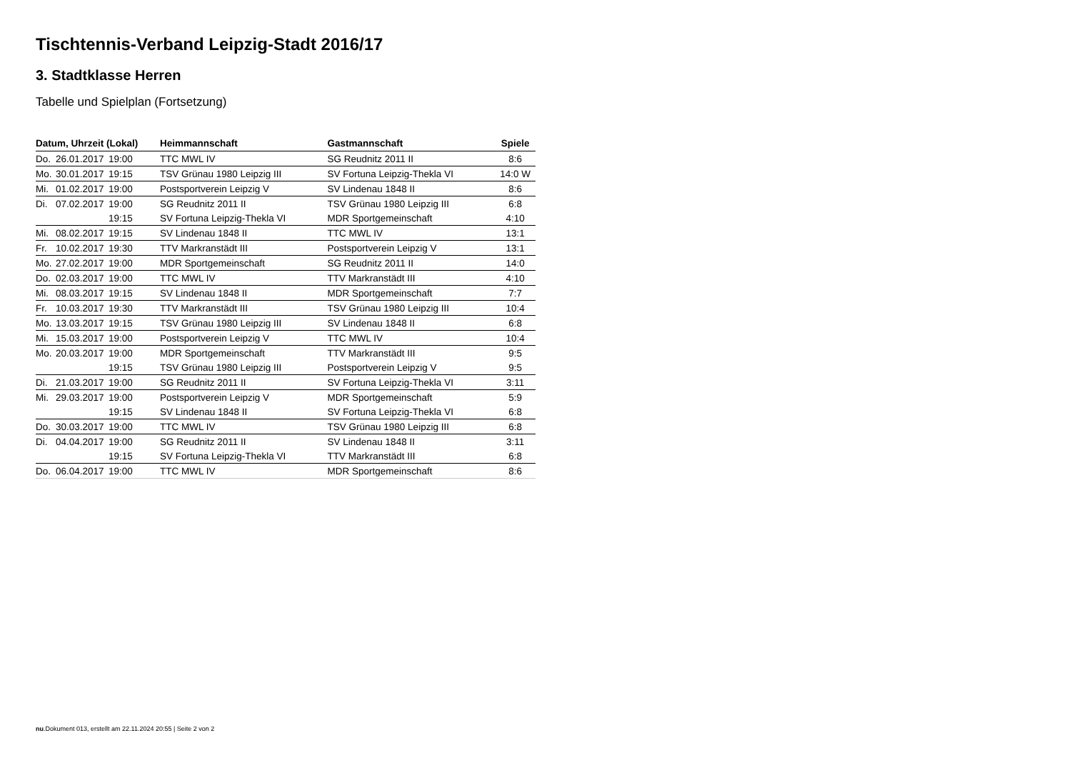Tischtennis-Verband Leipzig-Stadt 2016/17
3. Stadtklasse Herren
Tabelle und Spielplan (Fortsetzung)
| Datum, Uhrzeit (Lokal) | | | Heimmannschaft | Gastmannschaft | Spiele |
| --- | --- | --- | --- | --- | --- |
| Do. | 26.01.2017 | 19:00 | TTC MWL IV | SG Reudnitz 2011 II | 8:6 |
| Mo. | 30.01.2017 | 19:15 | TSV Grünau 1980 Leipzig III | SV Fortuna Leipzig-Thekla VI | 14:0 W |
| Mi. | 01.02.2017 | 19:00 | Postsportverein Leipzig V | SV Lindenau 1848 II | 8:6 |
| Di. | 07.02.2017 | 19:00 | SG Reudnitz 2011 II | TSV Grünau 1980 Leipzig III | 6:8 |
| | | 19:15 | SV Fortuna Leipzig-Thekla VI | MDR Sportgemeinschaft | 4:10 |
| Mi. | 08.02.2017 | 19:15 | SV Lindenau 1848 II | TTC MWL IV | 13:1 |
| Fr. | 10.02.2017 | 19:30 | TTV Markranstädt III | Postsportverein Leipzig V | 13:1 |
| Mo. | 27.02.2017 | 19:00 | MDR Sportgemeinschaft | SG Reudnitz 2011 II | 14:0 |
| Do. | 02.03.2017 | 19:00 | TTC MWL IV | TTV Markranstädt III | 4:10 |
| Mi. | 08.03.2017 | 19:15 | SV Lindenau 1848 II | MDR Sportgemeinschaft | 7:7 |
| Fr. | 10.03.2017 | 19:30 | TTV Markranstädt III | TSV Grünau 1980 Leipzig III | 10:4 |
| Mo. | 13.03.2017 | 19:15 | TSV Grünau 1980 Leipzig III | SV Lindenau 1848 II | 6:8 |
| Mi. | 15.03.2017 | 19:00 | Postsportverein Leipzig V | TTC MWL IV | 10:4 |
| Mo. | 20.03.2017 | 19:00 | MDR Sportgemeinschaft | TTV Markranstädt III | 9:5 |
| | | 19:15 | TSV Grünau 1980 Leipzig III | Postsportverein Leipzig V | 9:5 |
| Di. | 21.03.2017 | 19:00 | SG Reudnitz 2011 II | SV Fortuna Leipzig-Thekla VI | 3:11 |
| Mi. | 29.03.2017 | 19:00 | Postsportverein Leipzig V | MDR Sportgemeinschaft | 5:9 |
| | | 19:15 | SV Lindenau 1848 II | SV Fortuna Leipzig-Thekla VI | 6:8 |
| Do. | 30.03.2017 | 19:00 | TTC MWL IV | TSV Grünau 1980 Leipzig III | 6:8 |
| Di. | 04.04.2017 | 19:00 | SG Reudnitz 2011 II | SV Lindenau 1848 II | 3:11 |
| | | 19:15 | SV Fortuna Leipzig-Thekla VI | TTV Markranstädt III | 6:8 |
| Do. | 06.04.2017 | 19:00 | TTC MWL IV | MDR Sportgemeinschaft | 8:6 |
nu.Dokument 013, erstellt am 22.11.2024 20:55 | Seite 2 von 2